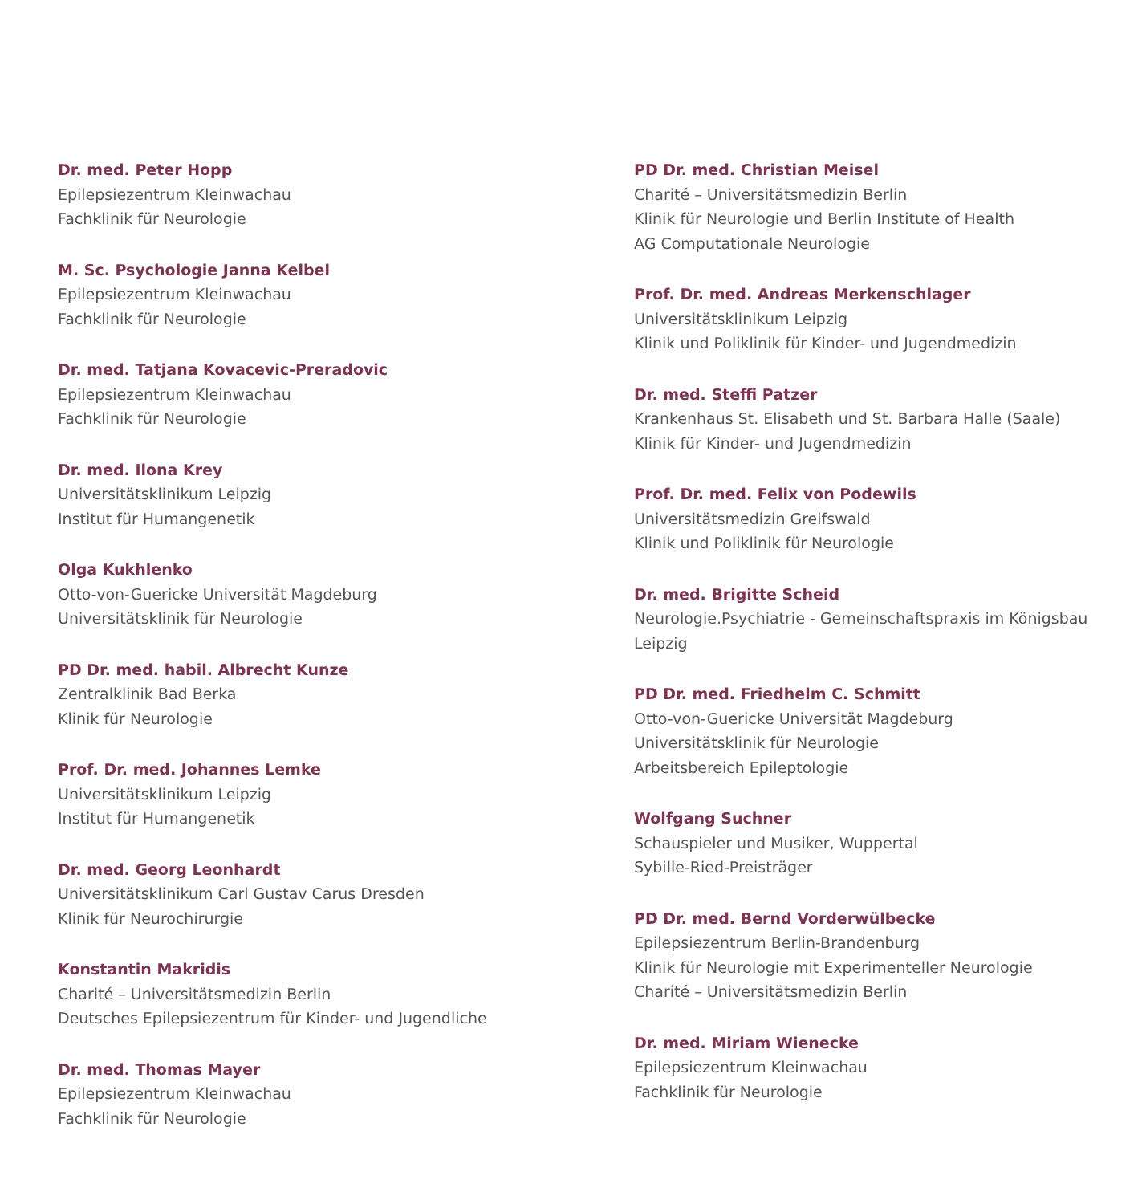Dr. med. Peter Hopp
Epilepsiezentrum Kleinwachau
Fachklinik für Neurologie
M. Sc. Psychologie Janna Kelbel
Epilepsiezentrum Kleinwachau
Fachklinik für Neurologie
Dr. med. Tatjana Kovacevic-Preradovic
Epilepsiezentrum Kleinwachau
Fachklinik für Neurologie
Dr. med. Ilona Krey
Universitätsklinikum Leipzig
Institut für Humangenetik
Olga Kukhlenko
Otto-von-Guericke Universität Magdeburg
Universitätsklinik für Neurologie
PD Dr. med. habil. Albrecht Kunze
Zentralklinik Bad Berka
Klinik für Neurologie
Prof. Dr. med. Johannes Lemke
Universitätsklinikum Leipzig
Institut für Humangenetik
Dr. med. Georg Leonhardt
Universitätsklinikum Carl Gustav Carus Dresden
Klinik für Neurochirurgie
Konstantin Makridis
Charité – Universitätsmedizin Berlin
Deutsches Epilepsiezentrum für Kinder- und Jugendliche
Dr. med. Thomas Mayer
Epilepsiezentrum Kleinwachau
Fachklinik für Neurologie
PD Dr. med. Christian Meisel
Charité – Universitätsmedizin Berlin
Klinik für Neurologie und Berlin Institute of Health
AG Computationale Neurologie
Prof. Dr. med. Andreas Merkenschlager
Universitätsklinikum Leipzig
Klinik und Poliklinik für Kinder- und Jugendmedizin
Dr. med. Steffi Patzer
Krankenhaus St. Elisabeth und St. Barbara Halle (Saale)
Klinik für Kinder- und Jugendmedizin
Prof. Dr. med. Felix von Podewils
Universitätsmedizin Greifswald
Klinik und Poliklinik für Neurologie
Dr. med. Brigitte Scheid
Neurologie.Psychiatrie - Gemeinschaftspraxis im Königsbau
Leipzig
PD Dr. med. Friedhelm C. Schmitt
Otto-von-Guericke Universität Magdeburg
Universitätsklinik für Neurologie
Arbeitsbereich Epileptologie
Wolfgang Suchner
Schauspieler und Musiker, Wuppertal
Sybille-Ried-Preisträger
PD Dr. med. Bernd Vorderwülbecke
Epilepsiezentrum Berlin-Brandenburg
Klinik für Neurologie mit Experimenteller Neurologie
Charité – Universitätsmedizin Berlin
Dr. med. Miriam Wienecke
Epilepsiezentrum Kleinwachau
Fachklinik für Neurologie